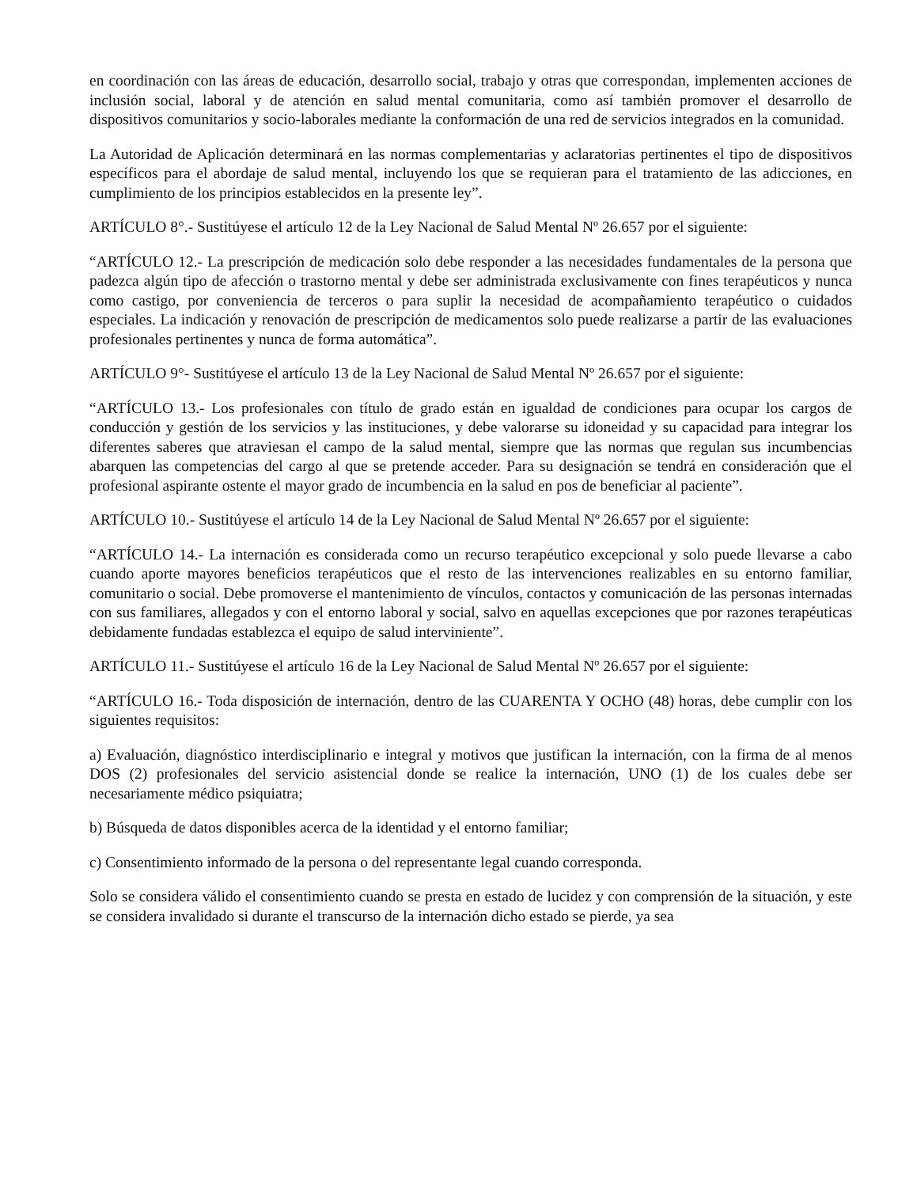en coordinación con las áreas de educación, desarrollo social, trabajo y otras que correspondan, implementen acciones de inclusión social, laboral y de atención en salud mental comunitaria, como así también promover el desarrollo de dispositivos comunitarios y socio-laborales mediante la conformación de una red de servicios integrados en la comunidad.
La Autoridad de Aplicación determinará en las normas complementarias y aclaratorias pertinentes el tipo de dispositivos específicos para el abordaje de salud mental, incluyendo los que se requieran para el tratamiento de las adicciones, en cumplimiento de los principios establecidos en la presente ley”.
ARTÍCULO 8°.- Sustitúyese el artículo 12 de la Ley Nacional de Salud Mental Nº 26.657 por el siguiente:
“ARTÍCULO 12.- La prescripción de medicación solo debe responder a las necesidades fundamentales de la persona que padezca algún tipo de afección o trastorno mental y debe ser administrada exclusivamente con fines terapéuticos y nunca como castigo, por conveniencia de terceros o para suplir la necesidad de acompañamiento terapéutico o cuidados especiales. La indicación y renovación de prescripción de medicamentos solo puede realizarse a partir de las evaluaciones profesionales pertinentes y nunca de forma automática”.
ARTÍCULO 9°- Sustitúyese el artículo 13 de la Ley Nacional de Salud Mental Nº 26.657 por el siguiente:
“ARTÍCULO 13.- Los profesionales con título de grado están en igualdad de condiciones para ocupar los cargos de conducción y gestión de los servicios y las instituciones, y debe valorarse su idoneidad y su capacidad para integrar los diferentes saberes que atraviesan el campo de la salud mental, siempre que las normas que regulan sus incumbencias abarquen las competencias del cargo al que se pretende acceder. Para su designación se tendrá en consideración que el profesional aspirante ostente el mayor grado de incumbencia en la salud en pos de beneficiar al paciente”.
ARTÍCULO 10.- Sustitúyese el artículo 14 de la Ley Nacional de Salud Mental Nº 26.657 por el siguiente:
“ARTÍCULO 14.- La internación es considerada como un recurso terapéutico excepcional y solo puede llevarse a cabo cuando aporte mayores beneficios terapéuticos que el resto de las intervenciones realizables en su entorno familiar, comunitario o social. Debe promoverse el mantenimiento de vínculos, contactos y comunicación de las personas internadas con sus familiares, allegados y con el entorno laboral y social, salvo en aquellas excepciones que por razones terapéuticas debidamente fundadas establezca el equipo de salud interviniente”.
ARTÍCULO 11.- Sustitúyese el artículo 16 de la Ley Nacional de Salud Mental Nº 26.657 por el siguiente:
“ARTÍCULO 16.- Toda disposición de internación, dentro de las CUARENTA Y OCHO (48) horas, debe cumplir con los siguientes requisitos:
a) Evaluación, diagnóstico interdisciplinario e integral y motivos que justifican la internación, con la firma de al menos DOS (2) profesionales del servicio asistencial donde se realice la internación, UNO (1) de los cuales debe ser necesariamente médico psiquiatra;
b) Búsqueda de datos disponibles acerca de la identidad y el entorno familiar;
c) Consentimiento informado de la persona o del representante legal cuando corresponda.
Solo se considera válido el consentimiento cuando se presta en estado de lucidez y con comprensión de la situación, y este se considera invalidado si durante el transcurso de la internación dicho estado se pierde, ya sea